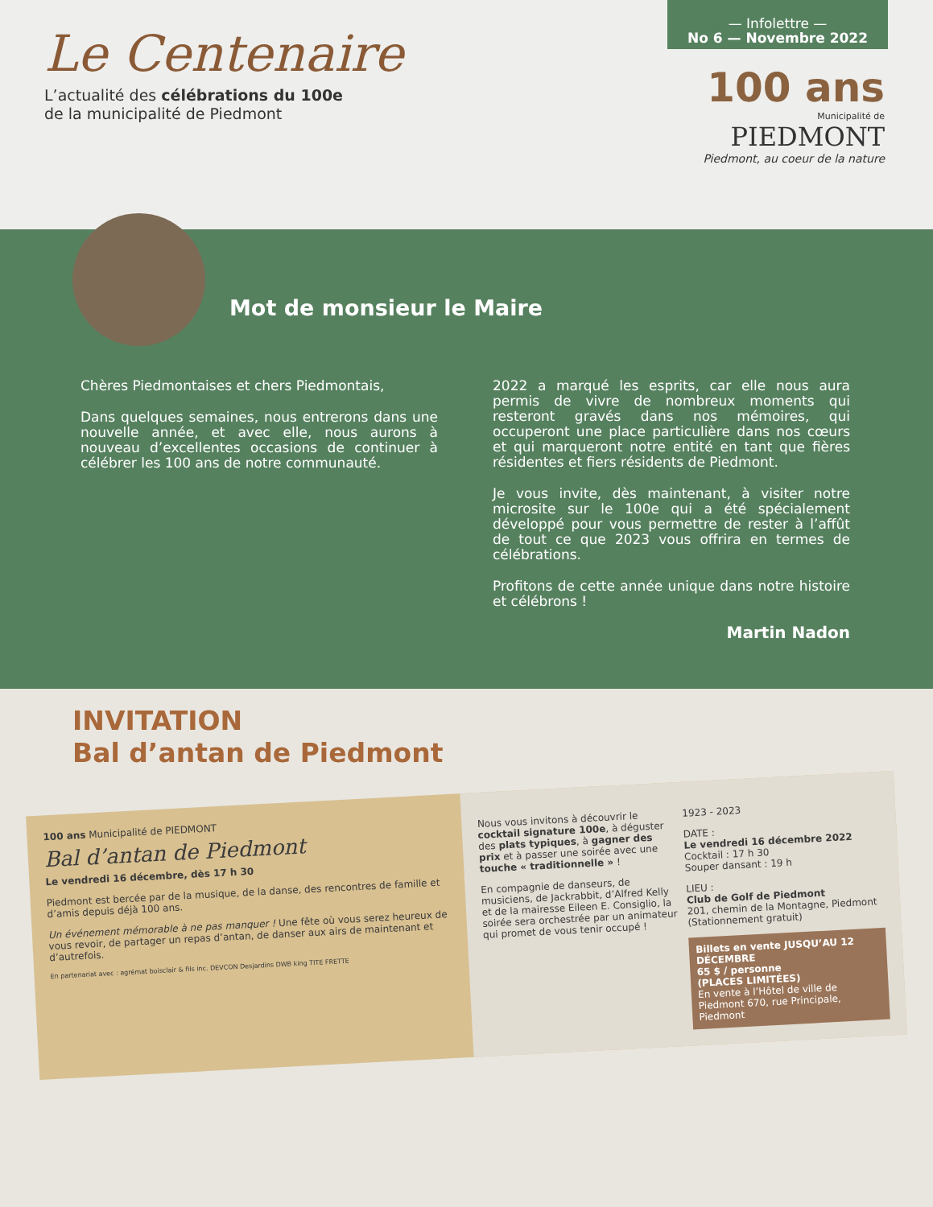Le Centenaire
L’actualité des célébrations du 100e
de la municipalité de Piedmont
— Infolettre —
No 6 — Novembre 2022
100 ans
Municipalité de
PIEDMONT
Piedmont, au coeur de la nature
Mot de monsieur le Maire
Chères Piedmontaises et chers Piedmontais,
Dans quelques semaines, nous entrerons dans une nouvelle année, et avec elle, nous aurons à nouveau d’excellentes occasions de continuer à célébrer les 100 ans de notre communauté.
2022 a marqué les esprits, car elle nous aura permis de vivre de nombreux moments qui resteront gravés dans nos mémoires, qui occuperont une place particulière dans nos cœurs et qui marqueront notre entité en tant que fières résidentes et fiers résidents de Piedmont.
Je vous invite, dès maintenant, à visiter notre microsite sur le 100e qui a été spécialement développé pour vous permettre de rester à l’affût de tout ce que 2023 vous offrira en termes de célébrations.
Profitons de cette année unique dans notre histoire et célébrons !
Martin Nadon
INVITATION
Bal d’antan de Piedmont
100 ans Municipalité de PIEDMONT
Bal d’antan de Piedmont
Le vendredi 16 décembre, dès 17 h 30
Piedmont est bercée par de la musique, de la danse, des rencontres de famille et d’amis depuis déjà 100 ans.
Un événement mémorable à ne pas manquer ! Une fête où vous serez heureux de vous revoir, de partager un repas d’antan, de danser aux airs de maintenant et d’autrefois.
En partenariat avec : agrémat boisclair & fils inc. DEVCON Desjardins DWB king TITE FRETTE
Nous vous invitons à découvrir le cocktail signature 100e, à déguster des plats typiques, à gagner des prix et à passer une soirée avec une touche « traditionnelle » !
En compagnie de danseurs, de musiciens, de Jackrabbit, d’Alfred Kelly et de la mairesse Eileen E. Consiglio, la soirée sera orchestrée par un animateur qui promet de vous tenir occupé !
1923 - 2023
DATE :
Le vendredi 16 décembre 2022
Cocktail : 17 h 30
Souper dansant : 19 h
LIEU :
Club de Golf de Piedmont
201, chemin de la Montagne, Piedmont (Stationnement gratuit)
Billets en vente JUSQU’AU 12 DÉCEMBRE
65 $ / personne
(PLACES LIMITÉES)
En vente à l’Hôtel de ville de Piedmont 670, rue Principale, Piedmont